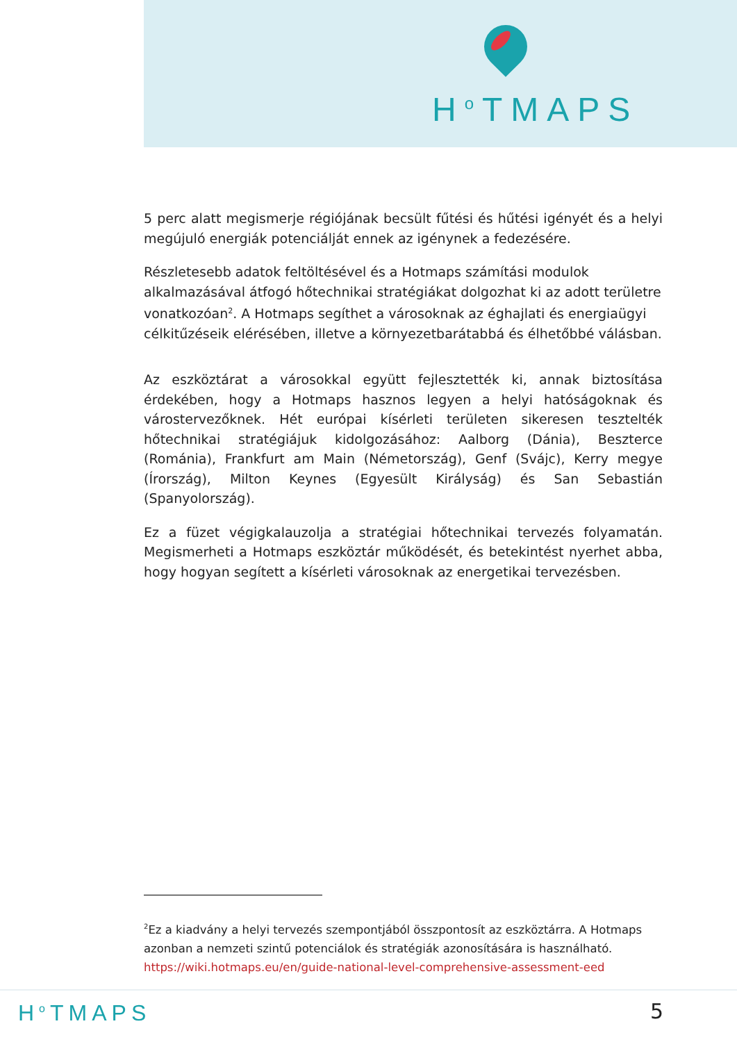H<sup>o</sup>TMAPS
5 perc alatt megismerje régiójának becsült fűtési és hűtési igényét és a helyi megújuló energiák potenciálját ennek az igénynek a fedezésére.
Részletesebb adatok feltöltésével és a Hotmaps számítási modulok alkalmazásával átfogó hőtechnikai stratégiákat dolgozhat ki az adott területre vonatkozóan<sup>2</sup>. A Hotmaps segíthet a városoknak az éghajlati és energiaügyi célkitűzéseik elérésében, illetve a környezetbarátabbá és élhetőbbé válásban.
Az eszköztárat a városokkal együtt fejlesztették ki, annak biztosítása érdekében, hogy a Hotmaps hasznos legyen a helyi hatóságoknak és várostervezőknek. Hét európai kísérleti területen sikeresen tesztelték hőtechnikai stratégiájuk kidolgozásához: Aalborg (Dánia), Beszterce (Románia), Frankfurt am Main (Németország), Genf (Svájc), Kerry megye (Írország), Milton Keynes (Egyesült Királyság) és San Sebastián (Spanyolország).
Ez a füzet végigkalauzolja a stratégiai hőtechnikai tervezés folyamatán. Megismerheti a Hotmaps eszköztár működését, és betekintést nyerhet abba, hogy hogyan segített a kísérleti városoknak az energetikai tervezésben.
<sup>2</sup> Ez a kiadvány a helyi tervezés szempontjából összpontosít az eszköztárra. A Hotmaps azonban a nemzeti szintű potenciálok és stratégiák azonosítására is használható. https://wiki.hotmaps.eu/en/guide-national-level-comprehensive-assessment-eed
H<sup>o</sup>TMAPS 5